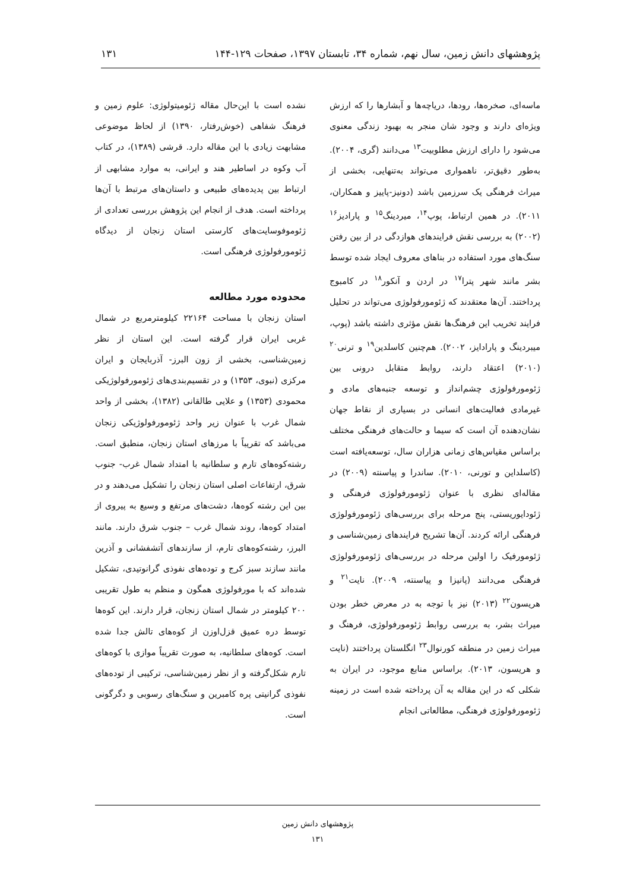پژوهشهای دانش زمین، سال نهم، شماره ۳۴، تابستان ۱۳۹۷، صفحات ۱۲۹-۱۴۴ ۱۳۱
ماسه‌ای، صخره‌ها، رودها، دریاچه‌ها و آبشارها را که ارزش ویژه‌ای دارند و وجود شان منجر به بهبود زندگی معنوی می‌شود را دارای ارزش مطلوبیت<sup>۱۳</sup> می‌دانند (گری، ۲۰۰۴). به‌طور دقیق‌تر، ناهمواری می‌تواند به‌تنهایی، بخشی از میراث فرهنگی یک سرزمین باشد (دونیز-پاییز و همکاران، ۲۰۱۱). در همین ارتباط، پوپ<sup>۱۴</sup>، میردینگ<sup>۱۵</sup> و پارادیز<sup>۱۶</sup> (۲۰۰۲) به بررسی نقش فرایندهای هوازدگی در از بین رفتن سنگ‌های مورد استفاده در بناهای معروف ایجاد شده توسط بشر مانند شهر پترا<sup>۱۷</sup> در اردن و آنکور<sup>۱۸</sup> در کامبوج پرداختند. آن‌ها معتقدند که ژئومورفولوژی می‌تواند در تحلیل فرایند تخریب این فرهنگ‌ها نقش مؤثری داشته باشد (پوپ، میبردینگ و پارادایز، ۲۰۰۲). هم‌چنین کاسلدین<sup>۱۹</sup> و ترنی<sup>۲۰</sup> (۲۰۱۰) اعتقاد دارند، روابط متقابل درونی بین ژئومورفولوژی چشم‌انداز و توسعه جنبه‌های مادی و غیرمادی فعالیت‌های انسانی در بسیاری از نقاط جهان نشان‌دهنده آن است که سیما و حالت‌های فرهنگی مختلف براساس مقیاس‌های زمانی هزاران سال، توسعه‌یافته است (کاسلداین و تورنی، ۲۰۱۰). ساندرا و پیاسنته (۲۰۰۹) در مقاله‌ای نظری با عنوان ژئومورفولوژی فرهنگی و ژئودایوریستی، پنج مرحله برای بررسی‌های ژئومورفولوژی فرهنگی ارائه کردند. آن‌ها تشریح فرایندهای زمین‌شناسی و ژئومورفیک را اولین مرحله در بررسی‌های ژئومورفولوژی فرهنگی می‌دانند (پانیزا و پیاسنته، ۲۰۰۹). نایت<sup>۲۱</sup> و هریسون<sup>۲۲</sup> (۲۰۱۳) نیز با توجه به در معرض خطر بودن میراث بشر، به بررسی روابط ژئومورفولوژی، فرهنگ و میراث زمین در منطقه کورنوال<sup>۲۳</sup> انگلستان پرداختند (نایت و هریسون، ۲۰۱۳). براساس منابع موجود، در ایران به شکلی که در این مقاله به آن پرداخته شده است در زمینه ژئومورفولوژی فرهنگی، مطالعاتی انجام
نشده است با این‌حال مقاله ژئومیتولوژی: علوم زمین و فرهنگ شفاهی (خوش‌رفتار، ۱۳۹۰) از لحاظ موضوعی مشابهت زیادی با این مقاله دارد. قرشی (۱۳۸۹)، در کتاب آب وکوه در اساطیر هند و ایرانی، به موارد مشابهی از ارتباط بین پدیده‌های طبیعی و داستان‌های مرتبط با آن‌ها پرداخته است. هدف از انجام این پژوهش بررسی تعدادی از ژئوموفوسایت‌های کارستی استان زنجان از دیدگاه ژئومورفولوژی فرهنگی است.
محدوده مورد مطالعه
استان زنجان با مساحت ۲۲۱۶۴ کیلومترمربع در شمال غربی ایران قرار گرفته است. این استان از نظر زمین‌شناسی، بخشی از زون البرز- آذربایجان و ایران مرکزی (نبوی، ۱۳۵۳) و در تقسیم‌بندی‌های ژئومورفولوژیکی محمودی (۱۳۵۳) و علایی طالقانی (۱۳۸۲)، بخشی از واحد شمال غرب با عنوان زیر واحد ژئومورفولوژیکی زنجان می‌باشد که تقریباً با مرزهای استان زنجان، منطبق است. رشته‌کوه‌های تارم و سلطانیه با امتداد شمال غرب- جنوب شرق، ارتفاعات اصلی استان زنجان را تشکیل می‌دهند و در بین این رشته کوه‌ها، دشت‌های مرتفع و وسیع به پیروی از امتداد کوه‌ها، روند شمال غرب – جنوب شرق دارند. مانند البرز، رشته‌کوه‌های تارم، از سازندهای آتشفشانی و آذرین مانند سازند سبز کرج و توده‌های نفوذی گرانوتیدی، تشکیل شده‌اند که با مورفولوژی همگون و منظم به طول تقریبی ۲۰۰ کیلومتر در شمال استان زنجان، قرار دارند. این کوه‌ها توسط دره عمیق قزل‌اوزن از کوه‌های تالش جدا شده است. کوه‌های سلطانیه، به صورت تقریباً موازی با کوه‌های تارم شکل‌گرفته و از نظر زمین‌شناسی، ترکیبی از توده‌های نفوذی گرانیتی پره کامبرین و سنگ‌های رسوبی و دگرگونی است.
پژوهشهای دانش زمین
۱۳۱